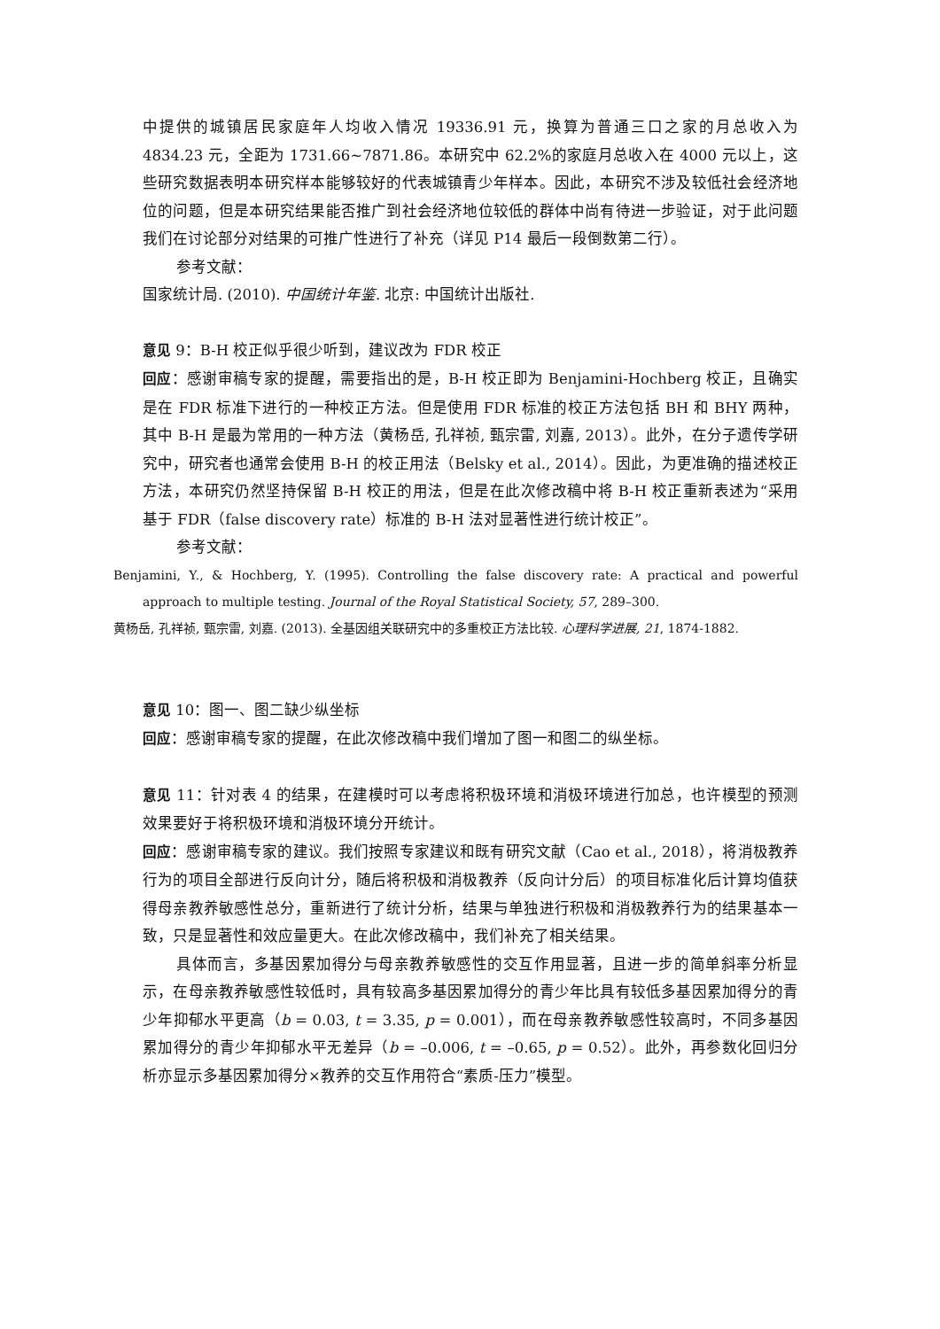中提供的城镇居民家庭年人均收入情况 19336.91 元，换算为普通三口之家的月总收入为 4834.23 元，全距为 1731.66~7871.86。本研究中 62.2%的家庭月总收入在 4000 元以上，这些研究数据表明本研究样本能够较好的代表城镇青少年样本。因此，本研究不涉及较低社会经济地位的问题，但是本研究结果能否推广到社会经济地位较低的群体中尚有待进一步验证，对于此问题我们在讨论部分对结果的可推广性进行了补充（详见 P14 最后一段倒数第二行）。
参考文献：
国家统计局. (2010). 中国统计年鉴. 北京: 中国统计出版社.
意见 9：B-H 校正似乎很少听到，建议改为 FDR 校正
回应：感谢审稿专家的提醒，需要指出的是，B-H 校正即为 Benjamini-Hochberg 校正，且确实是在 FDR 标准下进行的一种校正方法。但是使用 FDR 标准的校正方法包括 BH 和 BHY 两种，其中 B-H 是最为常用的一种方法（黄杨岳, 孔祥祯, 甄宗雷, 刘嘉, 2013）。此外，在分子遗传学研究中，研究者也通常会使用 B-H 的校正用法（Belsky et al., 2014）。因此，为更准确的描述校正方法，本研究仍然坚持保留 B-H 校正的用法，但是在此次修改稿中将 B-H 校正重新表述为“采用基于 FDR（false discovery rate）标准的 B-H 法对显著性进行统计校正”。
参考文献：
Benjamini, Y., & Hochberg, Y. (1995). Controlling the false discovery rate: A practical and powerful approach to multiple testing. Journal of the Royal Statistical Society, 57, 289–300.
黄杨岳, 孔祥祯, 甄宗雷, 刘嘉. (2013). 全基因组关联研究中的多重校正方法比较. 心理科学进展, 21, 1874-1882.
意见 10：图一、图二缺少纵坐标
回应：感谢审稿专家的提醒，在此次修改稿中我们增加了图一和图二的纵坐标。
意见 11：针对表 4 的结果，在建模时可以考虑将积极环境和消极环境进行加总，也许模型的预测效果要好于将积极环境和消极环境分开统计。
回应：感谢审稿专家的建议。我们按照专家建议和既有研究文献（Cao et al., 2018），将消极教养行为的项目全部进行反向计分，随后将积极和消极教养（反向计分后）的项目标准化后计算均值获得母亲教养敏感性总分，重新进行了统计分析，结果与单独进行积极和消极教养行为的结果基本一致，只是显著性和效应量更大。在此次修改稿中，我们补充了相关结果。
具体而言，多基因累加得分与母亲教养敏感性的交互作用显著，且进一步的简单斜率分析显示，在母亲教养敏感性较低时，具有较高多基因累加得分的青少年比具有较低多基因累加得分的青少年抑郁水平更高（b = 0.03, t = 3.35, p = 0.001），而在母亲教养敏感性较高时，不同多基因累加得分的青少年抑郁水平无差异（b = –0.006, t = –0.65, p = 0.52）。此外，再参数化回归分析亦显示多基因累加得分×教养的交互作用符合“素质-压力”模型。